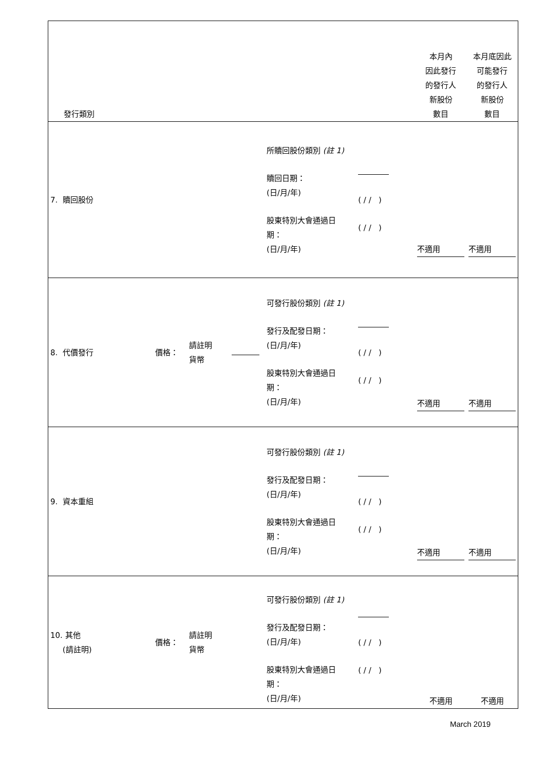| 發行類別 | | | | | | 本月內 因此發行 的發行人 新股份 數目 | 本月底因此 可能發行 的發行人 新股份 數目 |
| 7. 贖回股份 | | | | 所贖回股份類別 (註 1) 贖回日期： (日/月/年) 股東特別大會通過日 期： (日/月/年) | ( / / ) ( / / ) | 不適用 | 不適用 |
| 8. 代價發行 | 價格： | 請註明 貨幣 | | 可發行股份類別 (註 1) 發行及配發日期： (日/月/年) 股東特別大會通過日 期： (日/月/年) | ( / / ) ( / / ) | 不適用 | 不適用 |
| 9. 資本重組 | | | | 可發行股份類別 (註 1) 發行及配發日期： (日/月/年) 股東特別大會通過日 期： (日/月/年) | ( / / ) ( / / ) | 不適用 | 不適用 |
| 10. 其他 (請註明) | 價格： | 請註明 貨幣 | | 可發行股份類別 (註 1) 發行及配發日期： (日/月/年) 股東特別大會通過日 期： (日/月/年) | ( / / ) ( / / ) | 不適用 | 不適用 |
March 2019